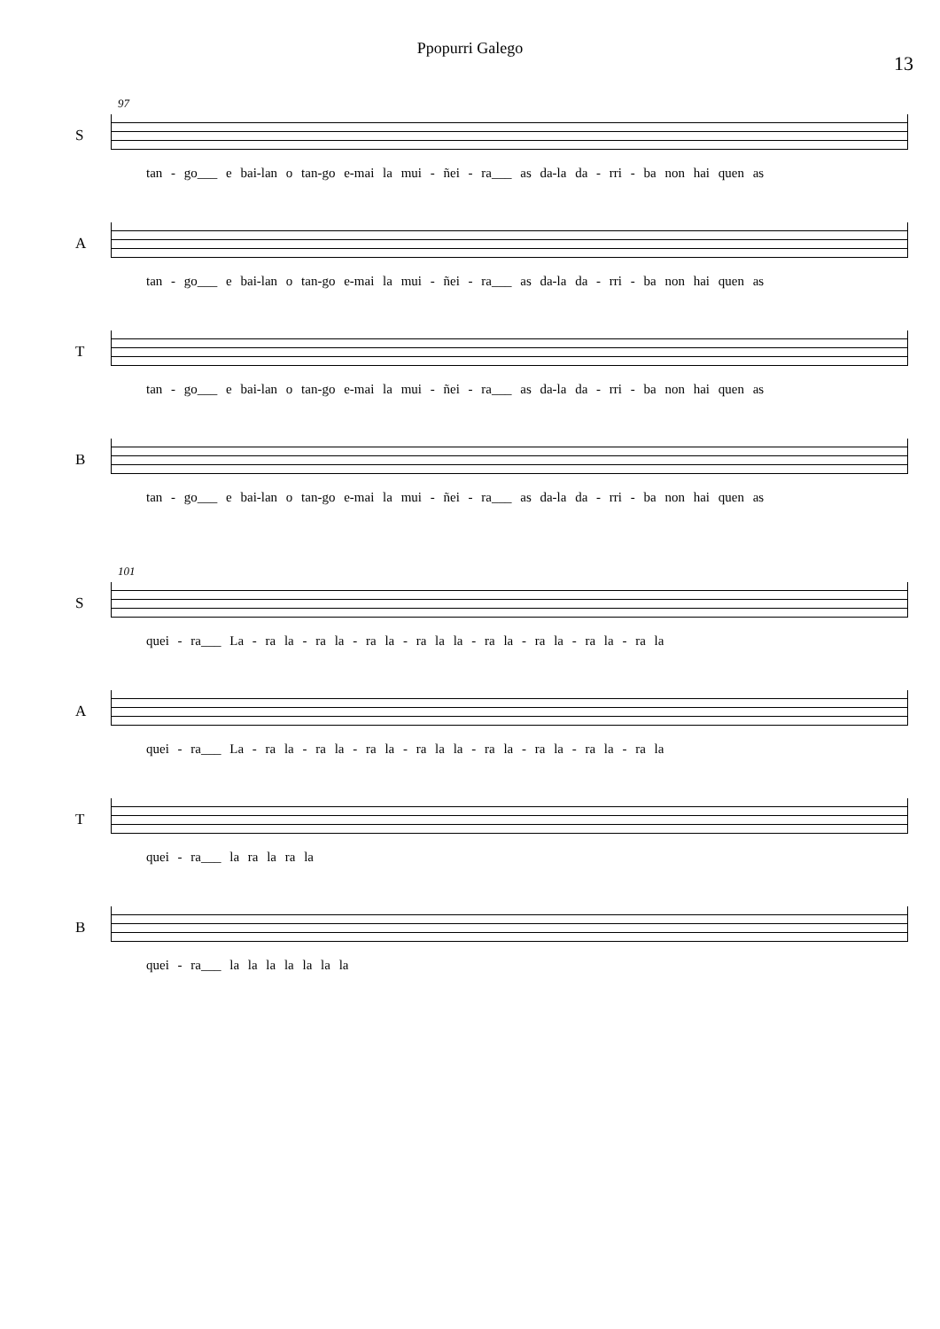Ppopurri Galego
13
97
S tan - go___ e bai-lan o tan-go e-mai la mui - ñei - ra___ as da-la da - rri - ba non hai quen as
A tan - go___ e bai-lan o tan-go e-mai la mui - ñei - ra___ as da-la da - rri - ba non hai quen as
T tan - go___ e bai-lan o tan-go e-mai la mui - ñei - ra___ as da-la da - rri - ba non hai quen as
B tan - go___ e bai-lan o tan-go e-mai la mui - ñei - ra___ as da-la da - rri - ba non hai quen as
101
S quei - ra___ La - ra la - ra la - ra la - ra la la - ra la - ra la - ra la - ra la
A quei - ra___ La - ra la - ra la - ra la - ra la la - ra la - ra la - ra la - ra la
T quei - ra___ la ra la ra la
B quei - ra___ la la la la la la la